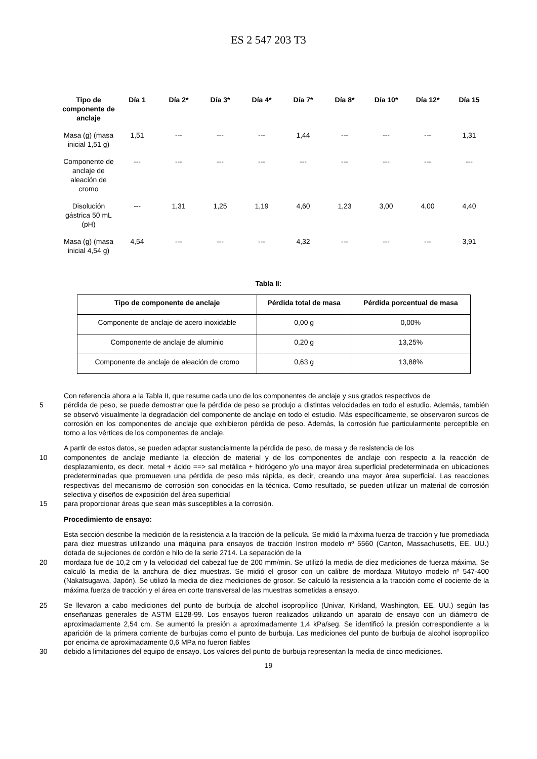ES 2 547 203 T3
| Tipo de componente de anclaje | Día 1 | Día 2* | Día 3* | Día 4* | Día 7* | Día 8* | Día 10* | Día 12* | Día 15 |
| --- | --- | --- | --- | --- | --- | --- | --- | --- | --- |
| Masa (g) (masa inicial 1,51 g) | 1,51 | --- | --- | --- | 1,44 | --- | --- | --- | 1,31 |
| Componente de anclaje de aleación de cromo | --- | --- | --- | --- | --- | --- | --- | --- | --- |
| Disolución gástrica 50 mL (pH) | --- | 1,31 | 1,25 | 1,19 | 4,60 | 1,23 | 3,00 | 4,00 | 4,40 |
| Masa (g) (masa inicial 4,54 g) | 4,54 | --- | --- | --- | 4,32 | --- | --- | --- | 3,91 |
Tabla II:
| Tipo de componente de anclaje | Pérdida total de masa | Pérdida porcentual de masa |
| --- | --- | --- |
| Componente de anclaje de acero inoxidable | 0,00 g | 0,00% |
| Componente de anclaje de aluminio | 0,20 g | 13,25% |
| Componente de anclaje de aleación de cromo | 0,63 g | 13,88% |
Con referencia ahora a la Tabla II, que resume cada uno de los componentes de anclaje y sus grados respectivos de
5 pérdida de peso, se puede demostrar que la pérdida de peso se produjo a distintas velocidades en todo el estudio. Además, también se observó visualmente la degradación del componente de anclaje en todo el estudio. Más específicamente, se observaron surcos de corrosión en los componentes de anclaje que exhibieron pérdida de peso. Además, la corrosión fue particularmente perceptible en torno a los vértices de los componentes de anclaje.
A partir de estos datos, se pueden adaptar sustancialmente la pérdida de peso, de masa y de resistencia de los
10 componentes de anclaje mediante la elección de material y de los componentes de anclaje con respecto a la reacción de desplazamiento, es decir, metal + ácido ==> sal metálica + hidrógeno y/o una mayor área superficial predeterminada en ubicaciones predeterminadas que promueven una pérdida de peso más rápida, es decir, creando una mayor área superficial. Las reacciones respectivas del mecanismo de corrosión son conocidas en la técnica. Como resultado, se pueden utilizar un material de corrosión selectiva y diseños de exposición del área superficial
15 para proporcionar áreas que sean más susceptibles a la corrosión.
Procedimiento de ensayo:
Esta sección describe la medición de la resistencia a la tracción de la película. Se midió la máxima fuerza de tracción y fue promediada para diez muestras utilizando una máquina para ensayos de tracción Instron modelo nº 5560 (Canton, Massachusetts, EE. UU.) dotada de sujeciones de cordón e hilo de la serie 2714. La separación de la
20 mordaza fue de 10,2 cm y la velocidad del cabezal fue de 200 mm/min. Se utilizó la media de diez mediciones de fuerza máxima. Se calculó la media de la anchura de diez muestras. Se midió el grosor con un calibre de mordaza Mitutoyo modelo nº 547-400 (Nakatsugawa, Japón). Se utilizó la media de diez mediciones de grosor. Se calculó la resistencia a la tracción como el cociente de la máxima fuerza de tracción y el área en corte transversal de las muestras sometidas a ensayo.
25 Se llevaron a cabo mediciones del punto de burbuja de alcohol isopropílico (Univar, Kirkland, Washington, EE. UU.) según las enseñanzas generales de ASTM E128-99. Los ensayos fueron realizados utilizando un aparato de ensayo con un diámetro de aproximadamente 2,54 cm. Se aumentó la presión a aproximadamente 1,4 kPa/seg. Se identificó la presión correspondiente a la aparición de la primera corriente de burbujas como el punto de burbuja. Las mediciones del punto de burbuja de alcohol isopropílico por encima de aproximadamente 0,6 MPa no fueron fiables
30 debido a limitaciones del equipo de ensayo. Los valores del punto de burbuja representan la media de cinco mediciones.
19